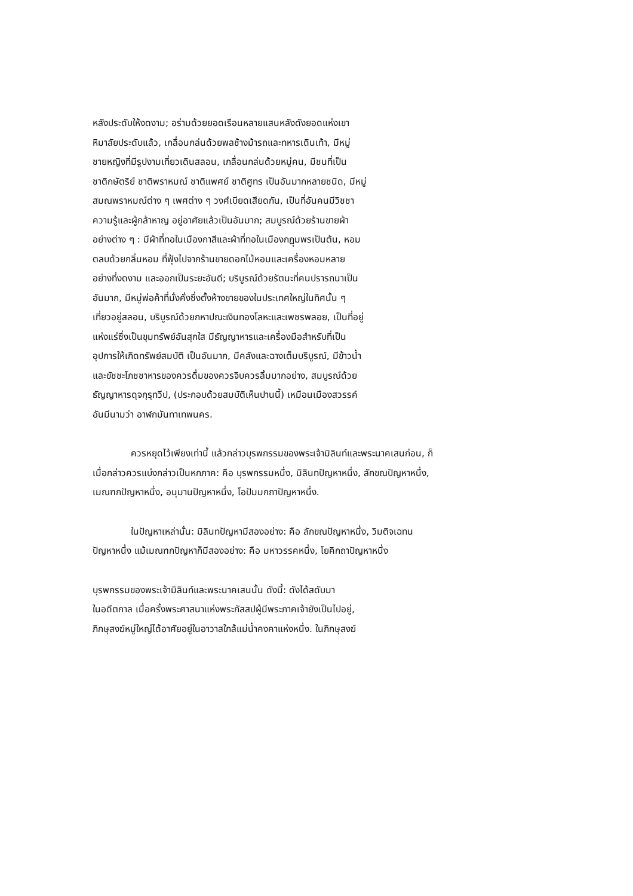หลังประดับให้งดงาม; อร่ามด้วยยอดเรือนหลายแสนหลังดังยอดแห่งเขา
หิมาลัยประดับแล้ว, เกลื่อนกล่นด้วยพลช้างม้ารถและทหารเดินเท้า, มีหมู่
ชายหญิงที่มีรูปงามเที่ยวเดินสลอน, เกลื่อนกล่นด้วยหมู่คน, มีชนที่เป็น
ชาติกษัตริย์ ชาติพราหมณ์ ชาติแพศย์ ชาติศูทร เป็นอันมากหลายชนิด, มีหมู่
สมณพราหมณ์ต่าง ๆ เพศต่าง ๆ วงศ์เบียดเสียดกัน, เป็นที่อันคนมีวิชชา
ความรู้และผู้กล้าหาญ อยู่อาศัยแล้วเป็นอันมาก; สมบูรณ์ด้วยร้านขายผ้า
อย่างต่าง ๆ : มีผ้าที่ทอในเมืองกาสีและผ้าที่ทอในเมืองกฎุมพรเป็นต้น, หอม
ตลบด้วยกลิ่นหอม ที่ฟุ้งไปจากร้านขายดอกไม้หอมและเครื่องหอมหลาย
อย่างที่งดงาม และออกเป็นระยะอันดี; บริบูรณ์ด้วยรัตนะที่คนปรารถนาเป็น
อันมาก, มีหมู่พ่อค้าที่มั่งคั่งซึ่งตั้งห้างขายของในประเทศใหญ่ในทิศนั้น ๆ
เที่ยวอยู่สลอน, บริบูรณ์ด้วยกหาปณะเงินทองโลหะและเพชรพลอย, เป็นที่อยู่
แห่งแร่ซึ่งเป็นขุมทรัพย์อันสุกใส มีธัญญาหารและเครื่องมือสำหรับที่เป็น
อุปการให้เกิดทรัพย์สมบัติ เป็นอันมาก, มีคลังและฉางเต็มบริบูรณ์, มีข้าวน้ำ
และขัชชะโภชชาหารของควรดื่มของควรจิบควรลิ้มมากอย่าง, สมบูรณ์ด้วย
ธัญญาหารดุจกุรุทวีป, (ประกอบด้วยสมบัติเห็นปานนี้) เหมือนเมืองสวรรค์
อันมีนามว่า อาฬกมันทาเทพนคร.
ควรหยุดไว้เพียงเท่านี้ แล้วกล่าวบุรพกรรมของพระเจ้ามิลินท์และพระนาคเสนก่อน, ก็เมื่อกล่าวควรแบ่งกล่าวเป็นหกภาค: คือ บุรพกรรมหนึ่ง, มิลินทปัญหาหนึ่ง, ลักขณปัญหาหนึ่ง, เมณฑกปัญหาหนึ่ง, อนุมานปัญหาหนึ่ง, โอปัมมกถาปัญหาหนึ่ง.
ในปัญหาเหล่านั้น: มิลินทปัญหามีสองอย่าง: คือ ลักขณปัญหาหนึ่ง, วิมติจเฉทนปัญหาหนึ่ง แม้เมณฑกปัญหาก็มีสองอย่าง: คือ มหาวรรคหนึ่ง, โยคิกถาปัญหาหนึ่ง
บุรพกรรมของพระเจ้ามิลินท์และพระนาคเสนนั้น ดังนี้: ดังได้สดับมา
ในอดีตกาล เมื่อครั้งพระศาสนาแห่งพระกัสสปผู้มีพระภาคเจ้ายังเป็นไปอยู่,
ภิกษุสงฆ์หมู่ใหญ่ได้อาศัยอยู่ในอาวาสใกล้แม่น้ำคงคาแห่งหนึ่ง. ในภิกษุสงฆ์